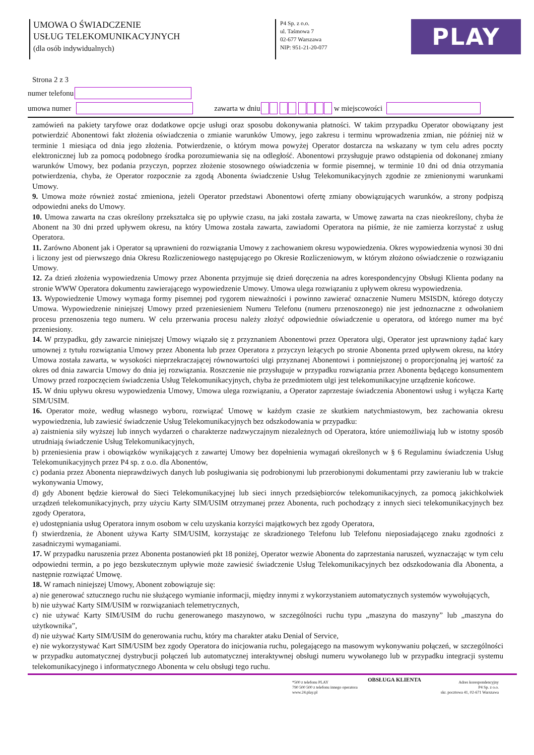UMOWA O ŚWIADCZENIE
USŁUG TELEKOMUNIKACYJNYCH
(dla osób indywidualnych)
P4 Sp. z o.o.
ul. Taśmowa 7
02-677 Warszawa
NIP: 951-21-20-077
PLAY
Strona 2 z 3
numer telefonu
umowa numer
zawarta w dniu w miejscowości
zamówień na pakiety taryfowe oraz dodatkowe opcje usługi oraz sposobu dokonywania płatności. W takim przypadku Operator obowiązany jest potwierdzić Abonentowi fakt złożenia oświadczenia o zmianie warunków Umowy, jego zakresu i terminu wprowadzenia zmian, nie później niż w terminie 1 miesiąca od dnia jego złożenia. Potwierdzenie, o którym mowa powyżej Operator dostarcza na wskazany w tym celu adres poczty elektronicznej lub za pomocą podobnego środka porozumiewania się na odległość. Abonentowi przysługuje prawo odstąpienia od dokonanej zmiany warunków Umowy, bez podania przyczyn, poprzez złożenie stosownego oświadczenia w formie pisemnej, w terminie 10 dni od dnia otrzymania potwierdzenia, chyba, że Operator rozpocznie za zgodą Abonenta świadczenie Usług Telekomunikacyjnych zgodnie ze zmienionymi warunkami Umowy.
9. Umowa może również zostać zmieniona, jeżeli Operator przedstawi Abonentowi ofertę zmiany obowiązujących warunków, a strony podpiszą odpowiedni aneks do Umowy.
10. Umowa zawarta na czas określony przekształca się po upływie czasu, na jaki została zawarta, w Umowę zawarta na czas nieokreślony, chyba że Abonent na 30 dni przed upływem okresu, na który Umowa została zawarta, zawiadomi Operatora na piśmie, że nie zamierza korzystać z usług Operatora.
11. Zarówno Abonent jak i Operator są uprawnieni do rozwiązania Umowy z zachowaniem okresu wypowiedzenia. Okres wypowiedzenia wynosi 30 dni i liczony jest od pierwszego dnia Okresu Rozliczeniowego następującego po Okresie Rozliczeniowym, w którym złożono oświadczenie o rozwiązaniu Umowy.
12. Za dzień złożenia wypowiedzenia Umowy przez Abonenta przyjmuje się dzień doręczenia na adres korespondencyjny Obsługi Klienta podany na stronie WWW Operatora dokumentu zawierającego wypowiedzenie Umowy. Umowa ulega rozwiązaniu z upływem okresu wypowiedzenia.
13. Wypowiedzenie Umowy wymaga formy pisemnej pod rygorem nieważności i powinno zawierać oznaczenie Numeru MSISDN, którego dotyczy Umowa. Wypowiedzenie niniejszej Umowy przed przeniesieniem Numeru Telefonu (numeru przenoszonego) nie jest jednoznaczne z odwołaniem procesu przenoszenia tego numeru. W celu przerwania procesu należy złożyć odpowiednie oświadczenie u operatora, od którego numer ma być przeniesiony.
14. W przypadku, gdy zawarcie niniejszej Umowy wiązało się z przyznaniem Abonentowi przez Operatora ulgi, Operator jest uprawniony żądać kary umownej z tytułu rozwiązania Umowy przez Abonenta lub przez Operatora z przyczyn leżących po stronie Abonenta przed upływem okresu, na który Umowa została zawarta, w wysokości nieprzekraczającej równowartości ulgi przyznanej Abonentowi i pomniejszonej o proporcjonalną jej wartość za okres od dnia zawarcia Umowy do dnia jej rozwiązania. Roszczenie nie przysługuje w przypadku rozwiązania przez Abonenta będącego konsumentem Umowy przed rozpoczęciem świadczenia Usług Telekomunikacyjnych, chyba że przedmiotem ulgi jest telekomunikacyjne urządzenie końcowe.
15. W dniu upływu okresu wypowiedzenia Umowy, Umowa ulega rozwiązaniu, a Operator zaprzestaje świadczenia Abonentowi usług i wyłącza Kartę SIM/USIM.
16. Operator może, według własnego wyboru, rozwiązać Umowę w każdym czasie ze skutkiem natychmiastowym, bez zachowania okresu wypowiedzenia, lub zawiesić świadczenie Usług Telekomunikacyjnych bez odszkodowania w przypadku:
a) zaistnienia siły wyższej lub innych wydarzeń o charakterze nadzwyczajnym niezależnych od Operatora, które uniemożliwiają lub w istotny sposób utrudniają świadczenie Usług Telekomunikacyjnych,
b) przeniesienia praw i obowiązków wynikających z zawartej Umowy bez dopełnienia wymagań określonych w § 6 Regulaminu świadczenia Usług Telekomunikacyjnych przez P4 sp. z o.o. dla Abonentów,
c) podania przez Abonenta nieprawdziwych danych lub posługiwania się podrobionymi lub przerobionymi dokumentami przy zawieraniu lub w trakcie wykonywania Umowy,
d) gdy Abonent będzie kierował do Sieci Telekomunikacyjnej lub sieci innych przedsiębiorców telekomunikacyjnych, za pomocą jakichkolwiek urządzeń telekomunikacyjnych, przy użyciu Karty SIM/USIM otrzymanej przez Abonenta, ruch pochodzący z innych sieci telekomunikacyjnych bez zgody Operatora,
e) udostępniania usług Operatora innym osobom w celu uzyskania korzyści majątkowych bez zgody Operatora,
f) stwierdzenia, że Abonent używa Karty SIM/USIM, korzystając ze skradzionego Telefonu lub Telefonu nieposiadającego znaku zgodności z zasadniczymi wymaganiami.
17. W przypadku naruszenia przez Abonenta postanowień pkt 18 poniżej, Operator wezwie Abonenta do zaprzestania naruszeń, wyznaczając w tym celu odpowiedni termin, a po jego bezskutecznym upływie może zawiesić świadczenie Usług Telekomunikacyjnych bez odszkodowania dla Abonenta, a następnie rozwiązać Umowę.
18. W ramach niniejszej Umowy, Abonent zobowiązuje się:
a) nie generować sztucznego ruchu nie służącego wymianie informacji, między innymi z wykorzystaniem automatycznych systemów wywołujących,
b) nie używać Karty SIM/USIM w rozwiązaniach telemetrycznych,
c) nie używać Karty SIM/USIM do ruchu generowanego maszynowo, w szczególności ruchu typu „maszyna do maszyny” lub „maszyna do użytkownika”,
d) nie używać Karty SIM/USIM do generowania ruchu, który ma charakter ataku Denial of Service,
e) nie wykorzystywać Kart SIM/USIM bez zgody Operatora do inicjowania ruchu, polegającego na masowym wykonywaniu połączeń, w szczególności w przypadku automatycznej dystrybucji połączeń lub automatycznej interaktywnej obsługi numeru wywołanego lub w przypadku integracji systemu telekomunikacyjnego i informatycznego Abonenta w celu obsługi tego ruchu.
*500 z telefonu PLAY
790 500 500 z telefonu innego operatora
www.24.play.pl
OBSŁUGA KLIENTA
Adres korespondencyjny
P4 Sp. z o.o.
skr. pocztowa 41, 02-671 Warszawa